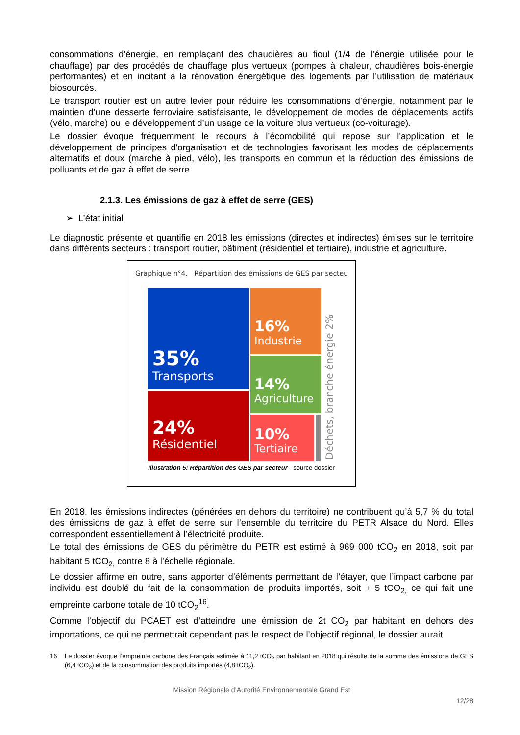consommations d’énergie, en remplaçant des chaudières au fioul (1/4 de l’énergie utilisée pour le chauffage) par des procédés de chauffage plus vertueux (pompes à chaleur, chaudières bois-énergie performantes) et en incitant à la rénovation énergétique des logements par l’utilisation de matériaux biosourcés.
Le transport routier est un autre levier pour réduire les consommations d’énergie, notamment par le maintien d’une desserte ferroviaire satisfaisante, le développement de modes de déplacements actifs (vélo, marche) ou le développement d’un usage de la voiture plus vertueux (co-voiturage).
Le dossier évoque fréquemment le recours à l’écomobilité qui repose sur l'application et le développement de principes d'organisation et de technologies favorisant les modes de déplacements alternatifs et doux (marche à pied, vélo), les transports en commun et la réduction des émissions de polluants et de gaz à effet de serre.
2.1.3. Les émissions de gaz à effet de serre (GES)
➢ L’état initial
Le diagnostic présente et quantifie en 2018 les émissions (directes et indirectes) émises sur le territoire dans différents secteurs : transport routier, bâtiment (résidentiel et tertiaire), industrie et agriculture.
Graphique n°4. Répartition des émissions de GES par secteu
35%
Transports
24%
Résidentiel
16%
Industrie
14%
Agriculture
10%
Tertiaire
Déchets, branche énergie 2%
Illustration 5: Répartition des GES par secteur - source dossier
En 2018, les émissions indirectes (générées en dehors du territoire) ne contribuent qu’à 5,7 % du total des émissions de gaz à effet de serre sur l’ensemble du territoire du PETR Alsace du Nord. Elles correspondent essentiellement à l’électricité produite.
Le total des émissions de GES du périmètre du PETR est estimé à 969 000 tCO<sub>2</sub> en 2018, soit par habitant 5 tCO<sub>2,</sub> contre 8 à l’échelle régionale.
Le dossier affirme en outre, sans apporter d’éléments permettant de l’étayer, que l’impact carbone par individu est doublé du fait de la consommation de produits importés, soit + 5 tCO<sub>2,</sub> ce qui fait une empreinte carbone totale de 10 tCO<sub>2</sub><sup>16</sup>.
Comme l’objectif du PCAET est d’atteindre une émission de 2t CO<sub>2</sub> par habitant en dehors des importations, ce qui ne permettrait cependant pas le respect de l’objectif régional, le dossier aurait
16 Le dossier évoque l’empreinte carbone des Français estimée à 11,2 tCO<sub>2</sub> par habitant en 2018 qui résulte de la somme des émissions de GES (6,4 tCO<sub>2</sub>) et de la consommation des produits importés (4,8 tCO<sub>2</sub>).
Mission Régionale d’Autorité Environnementale Grand Est
12/28